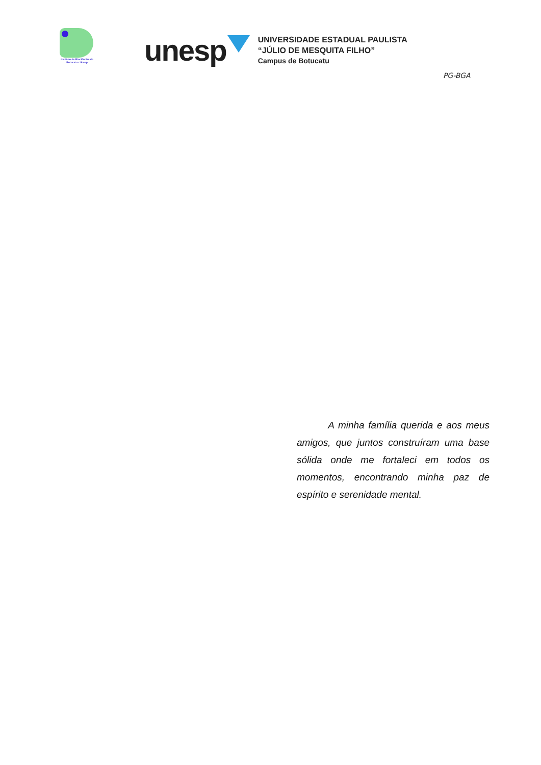Instituto de Biociências de Botucatu - Unesp
unesp
UNIVERSIDADE ESTADUAL PAULISTA
“JÚLIO DE MESQUITA FILHO”
Campus de Botucatu
PG-BGA
A minha família querida e aos meus amigos, que juntos construíram uma base sólida onde me fortaleci em todos os momentos, encontrando minha paz de espírito e serenidade mental.